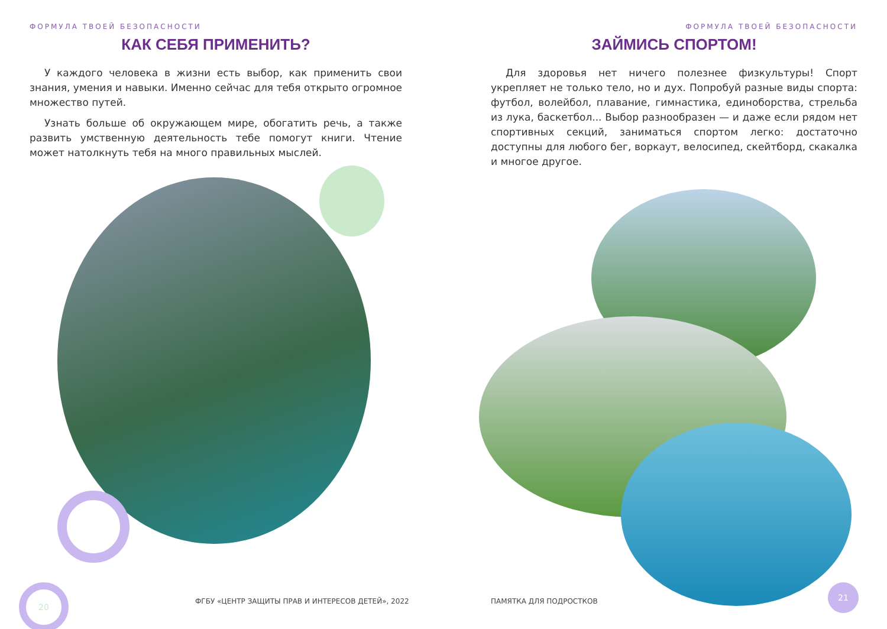ФОРМУЛА ТВОЕЙ БЕЗОПАСНОСТИ
КАК СЕБЯ ПРИМЕНИТЬ?
У каждого человека в жизни есть выбор, как применить свои знания, умения и навыки. Именно сейчас для тебя открыто огромное множество путей.
Узнать больше об окружающем мире, обогатить речь, а также развить умственную деятельность тебе помогут книги. Чтение может натолкнуть тебя на много правильных мыслей.
20
ФГБУ «ЦЕНТР ЗАЩИТЫ ПРАВ И ИНТЕРЕСОВ ДЕТЕЙ», 2022
ФОРМУЛА ТВОЕЙ БЕЗОПАСНОСТИ
ЗАЙМИСЬ СПОРТОМ!
Для здоровья нет ничего полезнее физкультуры! Спорт укрепляет не только тело, но и дух. Попробуй разные виды спорта: футбол, волейбол, плавание, гимнастика, единоборства, стрельба из лука, баскетбол... Выбор разнообразен — и даже если рядом нет спортивных секций, заниматься спортом легко: достаточно доступны для любого бег, воркаут, велосипед, скейтборд, скакалка и многое другое.
21
ПАМЯТКА ДЛЯ ПОДРОСТКОВ